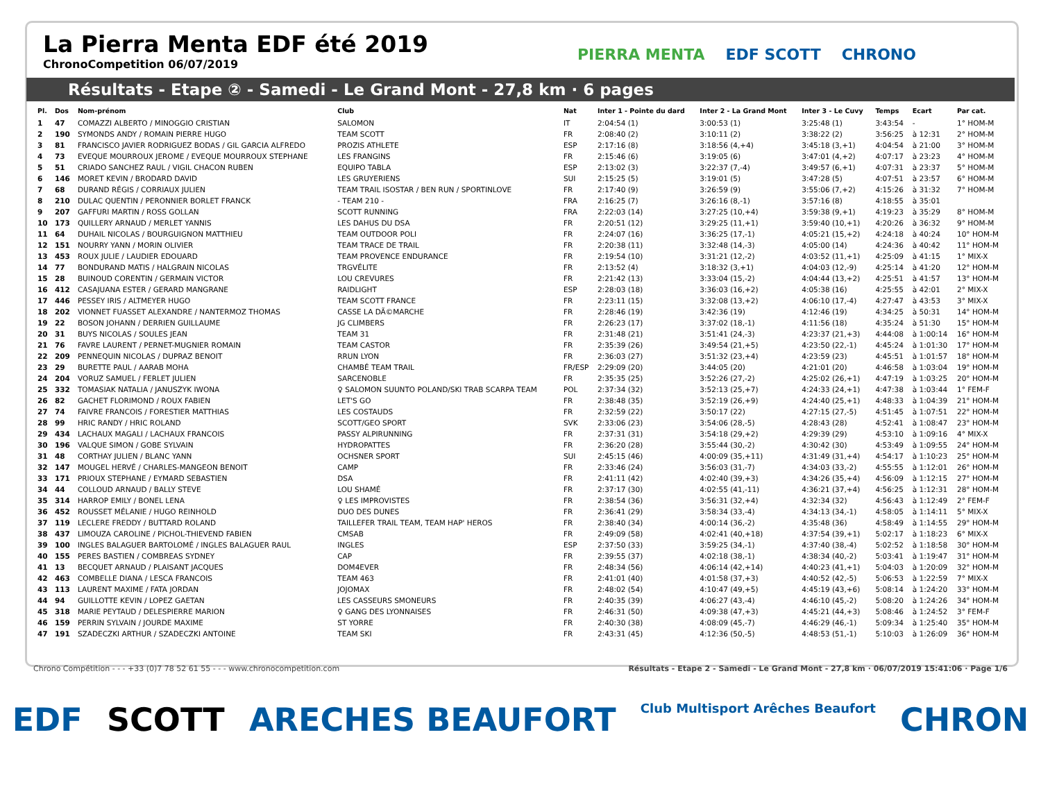La Pierra Menta EDF été 2019
ChronoCompetition 06/07/2019
PIERRA MENTA EDF SCOTT CHRONO
Résultats - Etape ② - Samedi - Le Grand Mont - 27,8 km · 6 pages
| Pl. | Dos | Nom-prénom | Club | Nat | Inter 1 - Pointe du dard | Inter 2 - La Grand Mont | Inter 3 - Le Cuvy | Temps | Ecart | Par cat. |
| --- | --- | --- | --- | --- | --- | --- | --- | --- | --- | --- |
| 1 | 47 | COMAZZI ALBERTO / MINOGGIO CRISTIAN | SALOMON | IT | 2:04:54 (1) | 3:00:53 (1) | 3:25:48 (1) | 3:43:54 | - | 1° HOM-M |
| 2 | 190 | SYMONDS ANDY / ROMAIN PIERRE HUGO | TEAM SCOTT | FR | 2:08:40 (2) | 3:10:11 (2) | 3:38:22 (2) | 3:56:25 | à 12:31 | 2° HOM-M |
| 3 | 81 | FRANCISCO JAVIER RODRIGUEZ BODAS / GIL GARCIA ALFREDO | PROZIS ATHLETE | ESP | 2:17:16 (8) | 3:18:56 (4,+4) | 3:45:18 (3,+1) | 4:04:54 | à 21:00 | 3° HOM-M |
| 4 | 73 | EVEQUE MOURROUX JEROME / EVEQUE MOURROUX STEPHANE | LES FRANGINS | FR | 2:15:46 (6) | 3:19:05 (6) | 3:47:01 (4,+2) | 4:07:17 | à 23:23 | 4° HOM-M |
| 5 | 51 | CRIADO SANCHEZ RAUL / VIGIL CHACON RUBEN | EQUIPO TABLA | ESP | 2:13:02 (3) | 3:22:37 (7,-4) | 3:49:57 (6,+1) | 4:07:31 | à 23:37 | 5° HOM-M |
| 6 | 146 | MORET KEVIN / BRODARD DAVID | LES GRUYERIENS | SUI | 2:15:25 (5) | 3:19:01 (5) | 3:47:28 (5) | 4:07:51 | à 23:57 | 6° HOM-M |
| 7 | 68 | DURAND RÉGIS / CORRIAUX JULIEN | TEAM TRAIL ISOSTAR / BEN RUN / SPORTINLOVE | FR | 2:17:40 (9) | 3:26:59 (9) | 3:55:06 (7,+2) | 4:15:26 | à 31:32 | 7° HOM-M |
| 8 | 210 | DULAC QUENTIN / PERONNIER BORLET FRANCK | - TEAM 210 - | FRA | 2:16:25 (7) | 3:26:16 (8,-1) | 3:57:16 (8) | 4:18:55 | à 35:01 | |
| 9 | 207 | GAFFURI MARTIN / ROSS GOLLAN | SCOTT RUNNING | FRA | 2:22:03 (14) | 3:27:25 (10,+4) | 3:59:38 (9,+1) | 4:19:23 | à 35:29 | 8° HOM-M |
| 10 | 173 | QUILLERY ARNAUD / MERLET YANNIS | LES DAHUS DU DSA | FR | 2:20:51 (12) | 3:29:25 (11,+1) | 3:59:40 (10,+1) | 4:20:26 | à 36:32 | 9° HOM-M |
| 11 | 64 | DUHAIL NICOLAS / BOURGUIGNON MATTHIEU | TEAM OUTDOOR POLI | FR | 2:24:07 (16) | 3:36:25 (17,-1) | 4:05:21 (15,+2) | 4:24:18 | à 40:24 | 10° HOM-M |
| 12 | 151 | NOURRY YANN / MORIN OLIVIER | TEAM TRACE DE TRAIL | FR | 2:20:38 (11) | 3:32:48 (14,-3) | 4:05:00 (14) | 4:24:36 | à 40:42 | 11° HOM-M |
| 13 | 453 | ROUX JULIE / LAUDIER EDOUARD | TEAM PROVENCE ENDURANCE | FR | 2:19:54 (10) | 3:31:21 (12,-2) | 4:03:52 (11,+1) | 4:25:09 | à 41:15 | 1° MIX-X |
| 14 | 77 | BONDURAND MATIS / HALGRAIN NICOLAS | TRGVÉLITE | FR | 2:13:52 (4) | 3:18:32 (3,+1) | 4:04:03 (12,-9) | 4:25:14 | à 41:20 | 12° HOM-M |
| 15 | 28 | BUINOUD CORENTIN / GERMAIN VICTOR | LOU CREVURES | FR | 2:21:42 (13) | 3:33:04 (15,-2) | 4:04:44 (13,+2) | 4:25:51 | à 41:57 | 13° HOM-M |
| 16 | 412 | CASAJUANA ESTER / GERARD MANGRANE | RAIDLIGHT | ESP | 2:28:03 (18) | 3:36:03 (16,+2) | 4:05:38 (16) | 4:25:55 | à 42:01 | 2° MIX-X |
| 17 | 446 | PESSEY IRIS / ALTMEYER HUGO | TEAM SCOTT FRANCE | FR | 2:23:11 (15) | 3:32:08 (13,+2) | 4:06:10 (17,-4) | 4:27:47 | à 43:53 | 3° MIX-X |
| 18 | 202 | VIONNET FUASSET ALEXANDRE / NANTERMOZ THOMAS | CASSE LA DÃ©MARCHE | FR | 2:28:46 (19) | 3:42:36 (19) | 4:12:46 (19) | 4:34:25 | à 50:31 | 14° HOM-M |
| 19 | 22 | BOSON JOHANN / DERRIEN GUILLAUME | JG CLIMBERS | FR | 2:26:23 (17) | 3:37:02 (18,-1) | 4:11:56 (18) | 4:35:24 | à 51:30 | 15° HOM-M |
| 20 | 31 | BUYS NICOLAS / SOULES JEAN | TEAM 31 | FR | 2:31:48 (21) | 3:51:41 (24,-3) | 4:23:37 (21,+3) | 4:44:08 | à 1:00:14 | 16° HOM-M |
| 21 | 76 | FAVRE LAURENT / PERNET-MUGNIER ROMAIN | TEAM CASTOR | FR | 2:35:39 (26) | 3:49:54 (21,+5) | 4:23:50 (22,-1) | 4:45:24 | à 1:01:30 | 17° HOM-M |
| 22 | 209 | PENNEQUIN NICOLAS / DUPRAZ BENOIT | RRUN LYON | FR | 2:36:03 (27) | 3:51:32 (23,+4) | 4:23:59 (23) | 4:45:51 | à 1:01:57 | 18° HOM-M |
| 23 | 29 | BURETTE PAUL / AARAB MOHA | CHAMBÉ TEAM TRAIL | FR/ESP | 2:29:09 (20) | 3:44:05 (20) | 4:21:01 (20) | 4:46:58 | à 1:03:04 | 19° HOM-M |
| 24 | 204 | VORUZ SAMUEL / FERLET JULIEN | SARCENOBLE | FR | 2:35:35 (25) | 3:52:26 (27,-2) | 4:25:02 (26,+1) | 4:47:19 | à 1:03:25 | 20° HOM-M |
| 25 | 332 | TOMASIAK NATALIA / JANUSZYK IWONA | ♀ SALOMON SUUNTO POLAND/SKI TRAB SCARPA TEAM | POL | 2:37:34 (32) | 3:52:13 (25,+7) | 4:24:33 (24,+1) | 4:47:38 | à 1:03:44 | 1° FEM-F |
| 26 | 82 | GACHET FLORIMOND / ROUX FABIEN | LET'S GO | FR | 2:38:48 (35) | 3:52:19 (26,+9) | 4:24:40 (25,+1) | 4:48:33 | à 1:04:39 | 21° HOM-M |
| 27 | 74 | FAIVRE FRANCOIS / FORESTIER MATTHIAS | LES COSTAUDS | FR | 2:32:59 (22) | 3:50:17 (22) | 4:27:15 (27,-5) | 4:51:45 | à 1:07:51 | 22° HOM-M |
| 28 | 99 | HRIC RANDY / HRIC ROLAND | SCOTT/GEO SPORT | SVK | 2:33:06 (23) | 3:54:06 (28,-5) | 4:28:43 (28) | 4:52:41 | à 1:08:47 | 23° HOM-M |
| 29 | 434 | LACHAUX MAGALI / LACHAUX FRANCOIS | PASSY ALPIRUNNING | FR | 2:37:31 (31) | 3:54:18 (29,+2) | 4:29:39 (29) | 4:53:10 | à 1:09:16 | 4° MIX-X |
| 30 | 196 | VALQUE SIMON / GOBE SYLVAIN | HYDROPATTES | FR | 2:36:20 (28) | 3:55:44 (30,-2) | 4:30:42 (30) | 4:53:49 | à 1:09:55 | 24° HOM-M |
| 31 | 48 | CORTHAY JULIEN / BLANC YANN | OCHSNER SPORT | SUI | 2:45:15 (46) | 4:00:09 (35,+11) | 4:31:49 (31,+4) | 4:54:17 | à 1:10:23 | 25° HOM-M |
| 32 | 147 | MOUGEL HERVÉ / CHARLES-MANGEON BENOIT | CAMP | FR | 2:33:46 (24) | 3:56:03 (31,-7) | 4:34:03 (33,-2) | 4:55:55 | à 1:12:01 | 26° HOM-M |
| 33 | 171 | PRIOUX STEPHANE / EYMARD SEBASTIEN | DSA | FR | 2:41:11 (42) | 4:02:40 (39,+3) | 4:34:26 (35,+4) | 4:56:09 | à 1:12:15 | 27° HOM-M |
| 34 | 44 | COLLOUD ARNAUD / BALLY STEVE | LOU SHAMÉ | FR | 2:37:17 (30) | 4:02:55 (41,-11) | 4:36:21 (37,+4) | 4:56:25 | à 1:12:31 | 28° HOM-M |
| 35 | 314 | HARROP EMILY / BONEL LENA | ♀ LES IMPROVISTES | FR | 2:38:54 (36) | 3:56:31 (32,+4) | 4:32:34 (32) | 4:56:43 | à 1:12:49 | 2° FEM-F |
| 36 | 452 | ROUSSET MÉLANIE / HUGO REINHOLD | DUO DES DUNES | FR | 2:36:41 (29) | 3:58:34 (33,-4) | 4:34:13 (34,-1) | 4:58:05 | à 1:14:11 | 5° MIX-X |
| 37 | 119 | LECLERE FREDDY / BUTTARD ROLAND | TAILLEFER TRAIL TEAM, TEAM HAP' HEROS | FR | 2:38:40 (34) | 4:00:14 (36,-2) | 4:35:48 (36) | 4:58:49 | à 1:14:55 | 29° HOM-M |
| 38 | 437 | LIMOUZA CAROLINE / PICHOL-THIEVEND FABIEN | CMSAB | FR | 2:49:09 (58) | 4:02:41 (40,+18) | 4:37:54 (39,+1) | 5:02:17 | à 1:18:23 | 6° MIX-X |
| 39 | 100 | INGLES BALAGUER BARTOLOMÉ / INGLES BALAGUER RAUL | INGLES | ESP | 2:37:50 (33) | 3:59:25 (34,-1) | 4:37:40 (38,-4) | 5:02:52 | à 1:18:58 | 30° HOM-M |
| 40 | 155 | PERES BASTIEN / COMBREAS SYDNEY | CAP | FR | 2:39:55 (37) | 4:02:18 (38,-1) | 4:38:34 (40,-2) | 5:03:41 | à 1:19:47 | 31° HOM-M |
| 41 | 13 | BECQUET ARNAUD / PLAISANT JACQUES | DOM4EVER | FR | 2:48:34 (56) | 4:06:14 (42,+14) | 4:40:23 (41,+1) | 5:04:03 | à 1:20:09 | 32° HOM-M |
| 42 | 463 | COMBELLE DIANA / LESCA FRANCOIS | TEAM 463 | FR | 2:41:01 (40) | 4:01:58 (37,+3) | 4:40:52 (42,-5) | 5:06:53 | à 1:22:59 | 7° MIX-X |
| 43 | 113 | LAURENT MAXIME / FATA JORDAN | JOJOMAX | FR | 2:48:02 (54) | 4:10:47 (49,+5) | 4:45:19 (43,+6) | 5:08:14 | à 1:24:20 | 33° HOM-M |
| 44 | 94 | GUILLOTTE KEVIN / LOPEZ GAETAN | LES CASSEURS SMONEURS | FR | 2:40:35 (39) | 4:06:27 (43,-4) | 4:46:10 (45,-2) | 5:08:20 | à 1:24:26 | 34° HOM-M |
| 45 | 318 | MARIE PEYTAUD / DELESPIERRE MARION | ♀ GANG DES LYONNAISES | FR | 2:46:31 (50) | 4:09:38 (47,+3) | 4:45:21 (44,+3) | 5:08:46 | à 1:24:52 | 3° FEM-F |
| 46 | 159 | PERRIN SYLVAIN / JOURDE MAXIME | ST YORRE | FR | 2:40:30 (38) | 4:08:09 (45,-7) | 4:46:29 (46,-1) | 5:09:34 | à 1:25:40 | 35° HOM-M |
| 47 | 191 | SZADECZKI ARTHUR / SZADECZKI ANTOINE | TEAM SKI | FR | 2:43:31 (45) | 4:12:36 (50,-5) | 4:48:53 (51,-1) | 5:10:03 | à 1:26:09 | 36° HOM-M |
Chrono Compétition - - - +33 (0)7 78 52 61 55 - - - www.chronocompetition.com Résultats - Etape 2 - Samedi - Le Grand Mont - 27,8 km · 06/07/2019 15:41:06 · Page 1/6
EDF SCOTT ARECHES BEAUFORT Club Multisport Arêches Beaufort CHRON